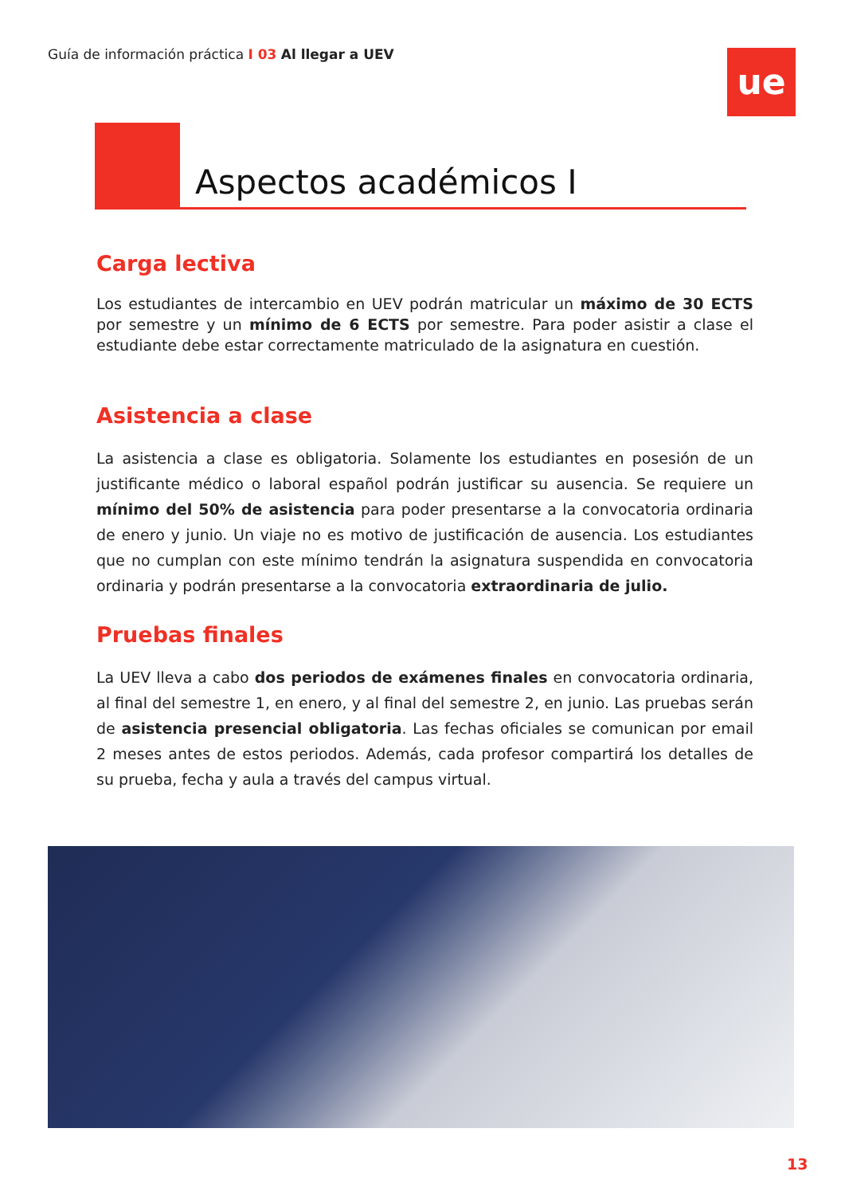Guía de información práctica I 03 Al llegar a UEV
ue
Aspectos académicos I
Carga lectiva
Los estudiantes de intercambio en UEV podrán matricular un máximo de 30 ECTS por semestre y un mínimo de 6 ECTS por semestre. Para poder asistir a clase el estudiante debe estar correctamente matriculado de la asignatura en cuestión.
Asistencia a clase
La asistencia a clase es obligatoria. Solamente los estudiantes en posesión de un justificante médico o laboral español podrán justificar su ausencia. Se requiere un mínimo del 50% de asistencia para poder presentarse a la convocatoria ordinaria de enero y junio. Un viaje no es motivo de justificación de ausencia. Los estudiantes que no cumplan con este mínimo tendrán la asignatura suspendida en convocatoria ordinaria y podrán presentarse a la convocatoria extraordinaria de julio.
Pruebas finales
La UEV lleva a cabo dos periodos de exámenes finales en convocatoria ordinaria, al final del semestre 1, en enero, y al final del semestre 2, en junio. Las pruebas serán de asistencia presencial obligatoria. Las fechas oficiales se comunican por email 2 meses antes de estos periodos. Además, cada profesor compartirá los detalles de su prueba, fecha y aula a través del campus virtual.
13